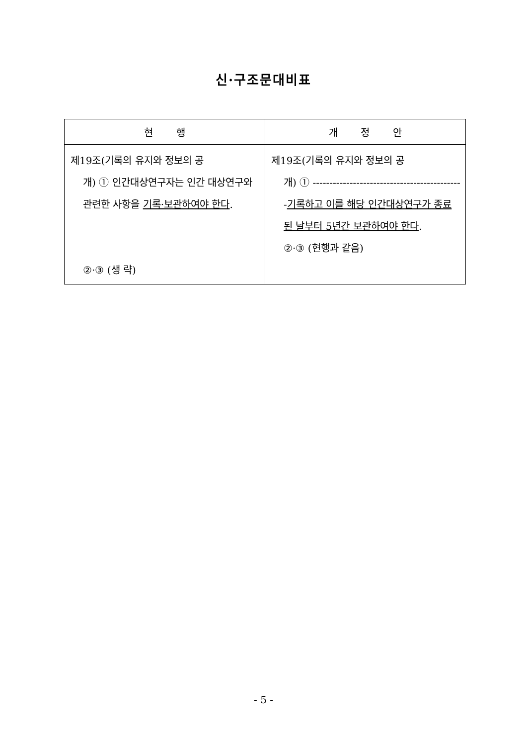신·구조문대비표
| 현 행 | 개 정 안 |
| --- | --- |
| 제19조(기록의 유지와 정보의 공 개) ① 인간대상연구자는 인간 대상연구와 관련한 사항을 기록·보관하여야 한다 . ②·③ (생 략) | 제19조(기록의 유지와 정보의 공 개) ① --------------------------------------------- 기록하고 이를 해당 인간대상연구가 종료된 날부터 5년간 보관하여야 한다 . ②·③ (현행과 같음) |
- 5 -